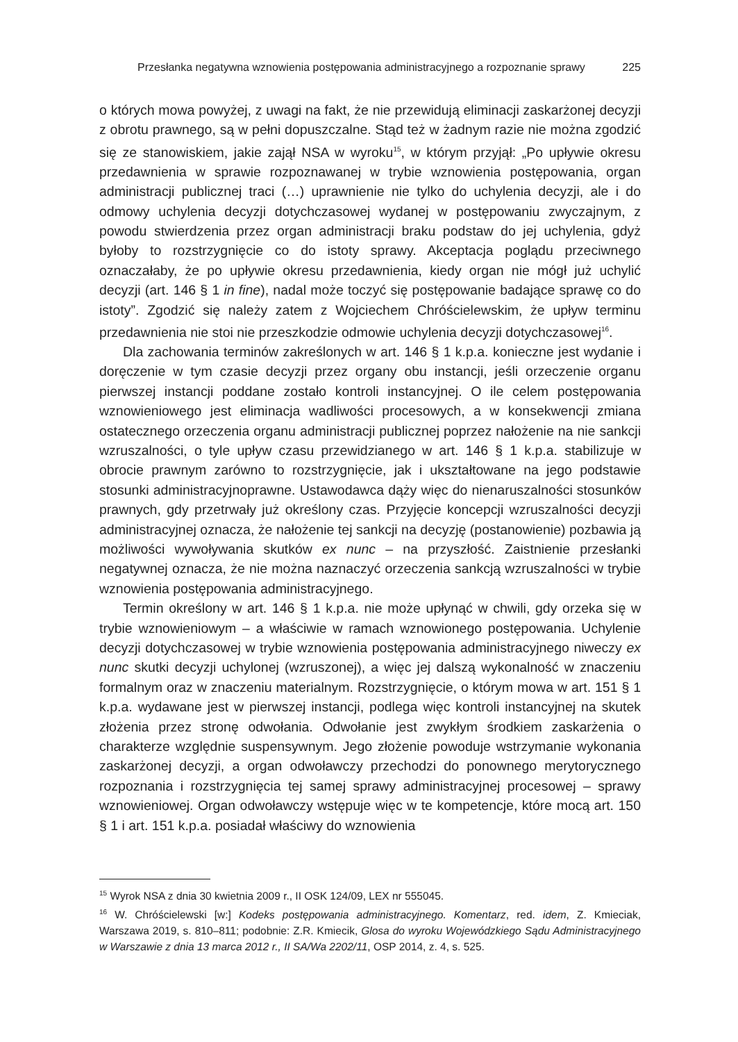Przesłanka negatywna wznowienia postępowania administracyjnego a rozpoznanie sprawy 225
o których mowa powyżej, z uwagi na fakt, że nie przewidują eliminacji zaskarżonej decyzji z obrotu prawnego, są w pełni dopuszczalne. Stąd też w żadnym razie nie można zgodzić się ze stanowiskiem, jakie zajął NSA w wyroku<sup>15</sup>, w którym przyjął: „Po upływie okresu przedawnienia w sprawie rozpoznawanej w trybie wznowienia postępowania, organ administracji publicznej traci (…) uprawnienie nie tylko do uchylenia decyzji, ale i do odmowy uchylenia decyzji dotychczasowej wydanej w postępowaniu zwyczajnym, z powodu stwierdzenia przez organ administracji braku podstaw do jej uchylenia, gdyż byłoby to rozstrzygnięcie co do istoty sprawy. Akceptacja poglądu przeciwnego oznaczałaby, że po upływie okresu przedawnienia, kiedy organ nie mógł już uchylić decyzji (art. 146 § 1 in fine), nadal może toczyć się postępowanie badające sprawę co do istoty”. Zgodzić się należy zatem z Wojciechem Chróścielewskim, że upływ terminu przedawnienia nie stoi nie przeszkodzie odmowie uchylenia decyzji dotychczasowej<sup>16</sup>.
Dla zachowania terminów zakreślonych w art. 146 § 1 k.p.a. konieczne jest wydanie i doręczenie w tym czasie decyzji przez organy obu instancji, jeśli orzeczenie organu pierwszej instancji poddane zostało kontroli instancyjnej. O ile celem postępowania wznowieniowego jest eliminacja wadliwości procesowych, a w konsekwencji zmiana ostatecznego orzeczenia organu administracji publicznej poprzez nałożenie na nie sankcji wzruszalności, o tyle upływ czasu przewidzianego w art. 146 § 1 k.p.a. stabilizuje w obrocie prawnym zarówno to rozstrzygnięcie, jak i ukształtowane na jego podstawie stosunki administracyjnoprawne. Ustawodawca dąży więc do nienaruszalności stosunków prawnych, gdy przetrwały już określony czas. Przyjęcie koncepcji wzruszalności decyzji administracyjnej oznacza, że nałożenie tej sankcji na decyzję (postanowienie) pozbawia ją możliwości wywoływania skutków ex nunc – na przyszłość. Zaistnienie przesłanki negatywnej oznacza, że nie można naznaczyć orzeczenia sankcją wzruszalności w trybie wznowienia postępowania administracyjnego.
Termin określony w art. 146 § 1 k.p.a. nie może upłynąć w chwili, gdy orzeka się w trybie wznowieniowym – a właściwie w ramach wznowionego postępowania. Uchylenie decyzji dotychczasowej w trybie wznowienia postępowania administracyjnego niweczy ex nunc skutki decyzji uchylonej (wzruszonej), a więc jej dalszą wykonalność w znaczeniu formalnym oraz w znaczeniu materialnym. Rozstrzygnięcie, o którym mowa w art. 151 § 1 k.p.a. wydawane jest w pierwszej instancji, podlega więc kontroli instancyjnej na skutek złożenia przez stronę odwołania. Odwołanie jest zwykłym środkiem zaskarżenia o charakterze względnie suspensywnym. Jego złożenie powoduje wstrzymanie wykonania zaskarżonej decyzji, a organ odwoławczy przechodzi do ponownego merytorycznego rozpoznania i rozstrzygnięcia tej samej sprawy administracyjnej procesowej – sprawy wznowieniowej. Organ odwoławczy wstępuje więc w te kompetencje, które mocą art. 150 § 1 i art. 151 k.p.a. posiadał właściwy do wznowienia
<sup>15</sup> Wyrok NSA z dnia 30 kwietnia 2009 r., II OSK 124/09, LEX nr 555045.
<sup>16</sup> W. Chróścielewski [w:] Kodeks postępowania administracyjnego. Komentarz, red. idem, Z. Kmieciak, Warszawa 2019, s. 810–811; podobnie: Z.R. Kmiecik, Glosa do wyroku Wojewódzkiego Sądu Administracyjnego w Warszawie z dnia 13 marca 2012 r., II SA/Wa 2202/11, OSP 2014, z. 4, s. 525.